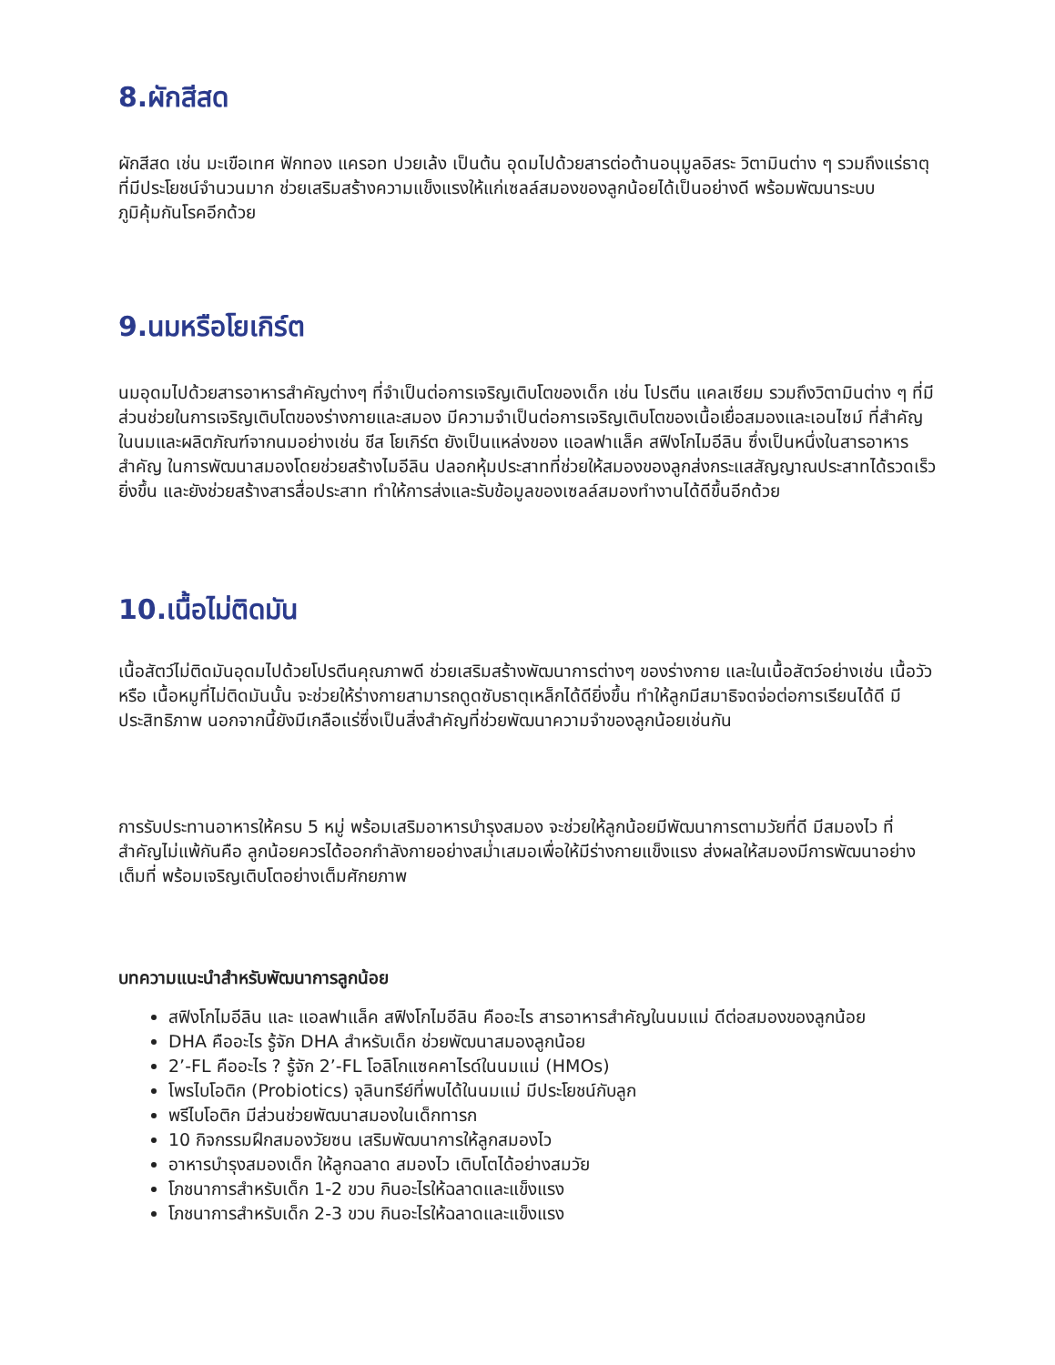8.ผักสีสด
ผักสีสด เช่น มะเขือเทศ ฟักทอง แครอท ปวยเล้ง เป็นต้น อุดมไปด้วยสารต่อต้านอนุมูลอิสระ วิตามินต่าง ๆ รวมถึงแร่ธาตุที่มีประโยชน์จำนวนมาก ช่วยเสริมสร้างความแข็งแรงให้แก่เซลล์สมองของลูกน้อยได้เป็นอย่างดี พร้อมพัฒนาระบบภูมิคุ้มกันโรคอีกด้วย
9.นมหรือโยเกิร์ต
นมอุดมไปด้วยสารอาหารสำคัญต่างๆ ที่จำเป็นต่อการเจริญเติบโตของเด็ก เช่น โปรตีน แคลเซียม รวมถึงวิตามินต่าง ๆ ที่มีส่วนช่วยในการเจริญเติบโตของร่างกายและสมอง มีความจำเป็นต่อการเจริญเติบโตของเนื้อเยื่อสมองและเอนไซม์ ที่สำคัญ ในนมและผลิตภัณฑ์จากนมอย่างเช่น ชีส โยเกิร์ต ยังเป็นแหล่งของ แอลฟาแล็ค สฟิงโกไมอีลิน ซึ่งเป็นหนึ่งในสารอาหารสำคัญ ในการพัฒนาสมองโดยช่วยสร้างไมอีลิน ปลอกหุ้มประสาทที่ช่วยให้สมองของลูกส่งกระแสสัญญาณประสาทได้รวดเร็วยิ่งขึ้น และยังช่วยสร้างสารสื่อประสาท ทำให้การส่งและรับข้อมูลของเซลล์สมองทำงานได้ดีขึ้นอีกด้วย
10.เนื้อไม่ติดมัน
เนื้อสัตว์ไม่ติดมันอุดมไปด้วยโปรตีนคุณภาพดี ช่วยเสริมสร้างพัฒนาการต่างๆ ของร่างกาย และในเนื้อสัตว์อย่างเช่น เนื้อวัว หรือ เนื้อหมูที่ไม่ติดมันนั้น จะช่วยให้ร่างกายสามารถดูดซับธาตุเหล็กได้ดียิ่งขึ้น ทำให้ลูกมีสมาธิจดจ่อต่อการเรียนได้ดี มีประสิทธิภาพ นอกจากนี้ยังมีเกลือแร่ซึ่งเป็นสิ่งสำคัญที่ช่วยพัฒนาความจำของลูกน้อยเช่นกัน
การรับประทานอาหารให้ครบ 5 หมู่ พร้อมเสริมอาหารบำรุงสมอง จะช่วยให้ลูกน้อยมีพัฒนาการตามวัยที่ดี มีสมองไว ที่สำคัญไม่แพ้กันคือ ลูกน้อยควรได้ออกกำลังกายอย่างสม่ำเสมอเพื่อให้มีร่างกายแข็งแรง ส่งผลให้สมองมีการพัฒนาอย่างเต็มที่ พร้อมเจริญเติบโตอย่างเต็มศักยภาพ
บทความแนะนำสำหรับพัฒนาการลูกน้อย
สฟิงโกไมอีลิน และ แอลฟาแล็ค สฟิงโกไมอีลิน คืออะไร สารอาหารสำคัญในนมแม่ ดีต่อสมองของลูกน้อย
DHA คืออะไร รู้จัก DHA สำหรับเด็ก ช่วยพัฒนาสมองลูกน้อย
2’-FL คืออะไร ? รู้จัก 2’-FL โอลิโกแซคคาไรด์ในนมแม่ (HMOs)
โพรไบโอติก (Probiotics) จุลินทรีย์ที่พบได้ในนมแม่ มีประโยชน์กับลูก
พรีไบโอติก มีส่วนช่วยพัฒนาสมองในเด็กทารก
10 กิจกรรมฝึกสมองวัยซน เสริมพัฒนาการให้ลูกสมองไว
อาหารบำรุงสมองเด็ก ให้ลูกฉลาด สมองไว เติบโตได้อย่างสมวัย
โภชนาการสำหรับเด็ก 1-2 ขวบ กินอะไรให้ฉลาดและแข็งแรง
โภชนาการสำหรับเด็ก 2-3 ขวบ กินอะไรให้ฉลาดและแข็งแรง